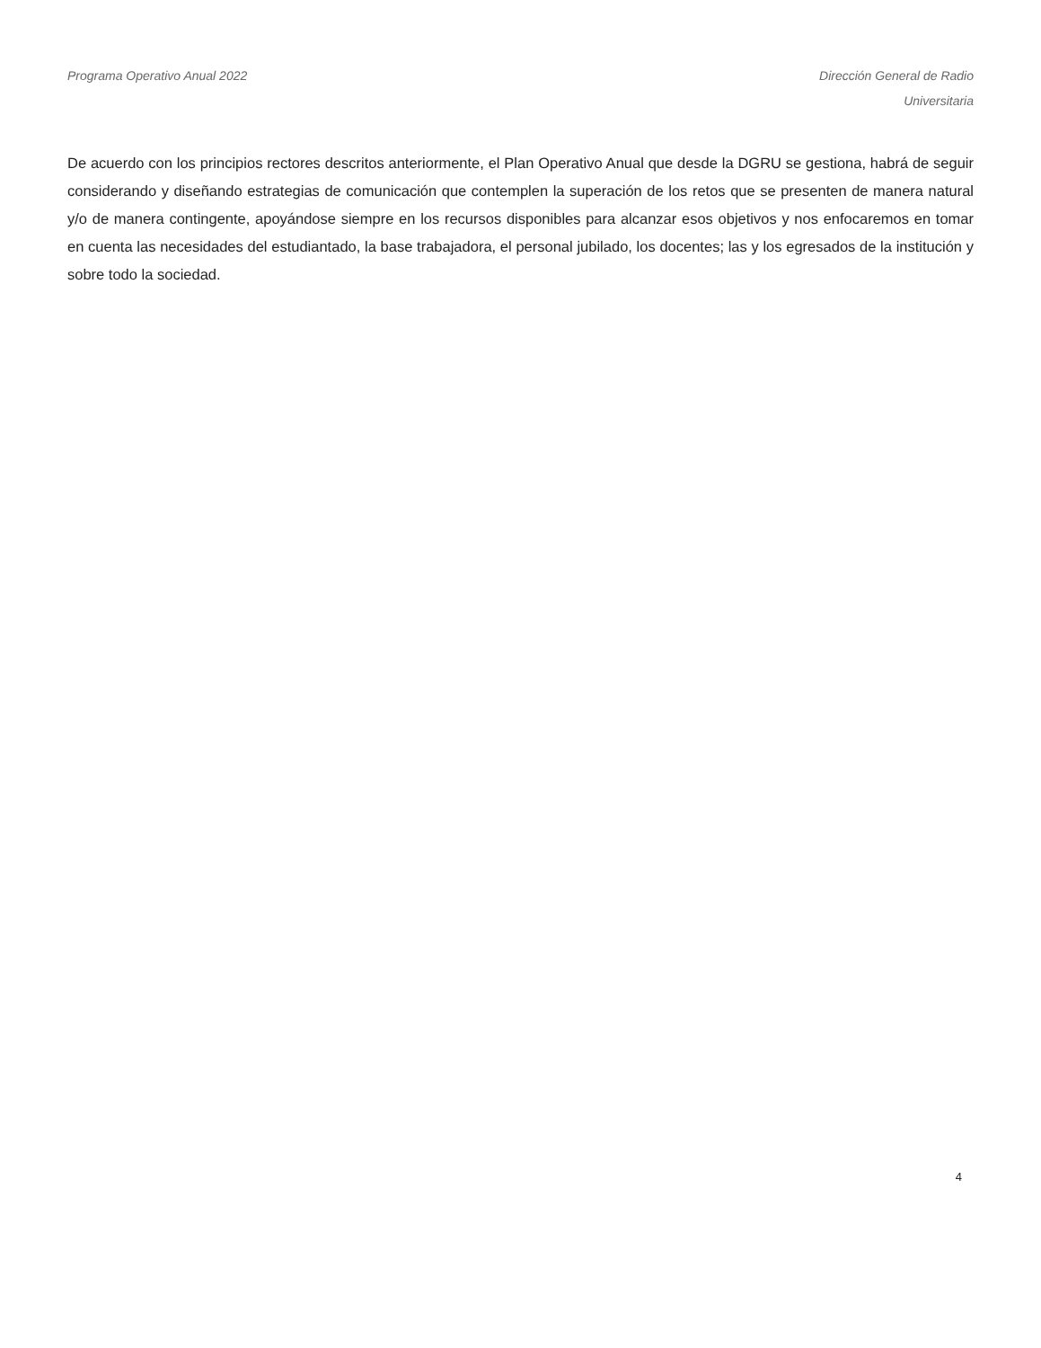Programa Operativo Anual 2022 Dirección General de Radio
Universitaria
De acuerdo con los principios rectores descritos anteriormente, el Plan Operativo Anual que desde la DGRU se gestiona, habrá de seguir considerando y diseñando estrategias de comunicación que contemplen la superación de los retos que se presenten de manera natural y/o de manera contingente, apoyándose siempre en los recursos disponibles para alcanzar esos objetivos y nos enfocaremos en tomar en cuenta las necesidades del estudiantado, la base trabajadora, el personal jubilado, los docentes; las y los egresados de la institución y sobre todo la sociedad.
4